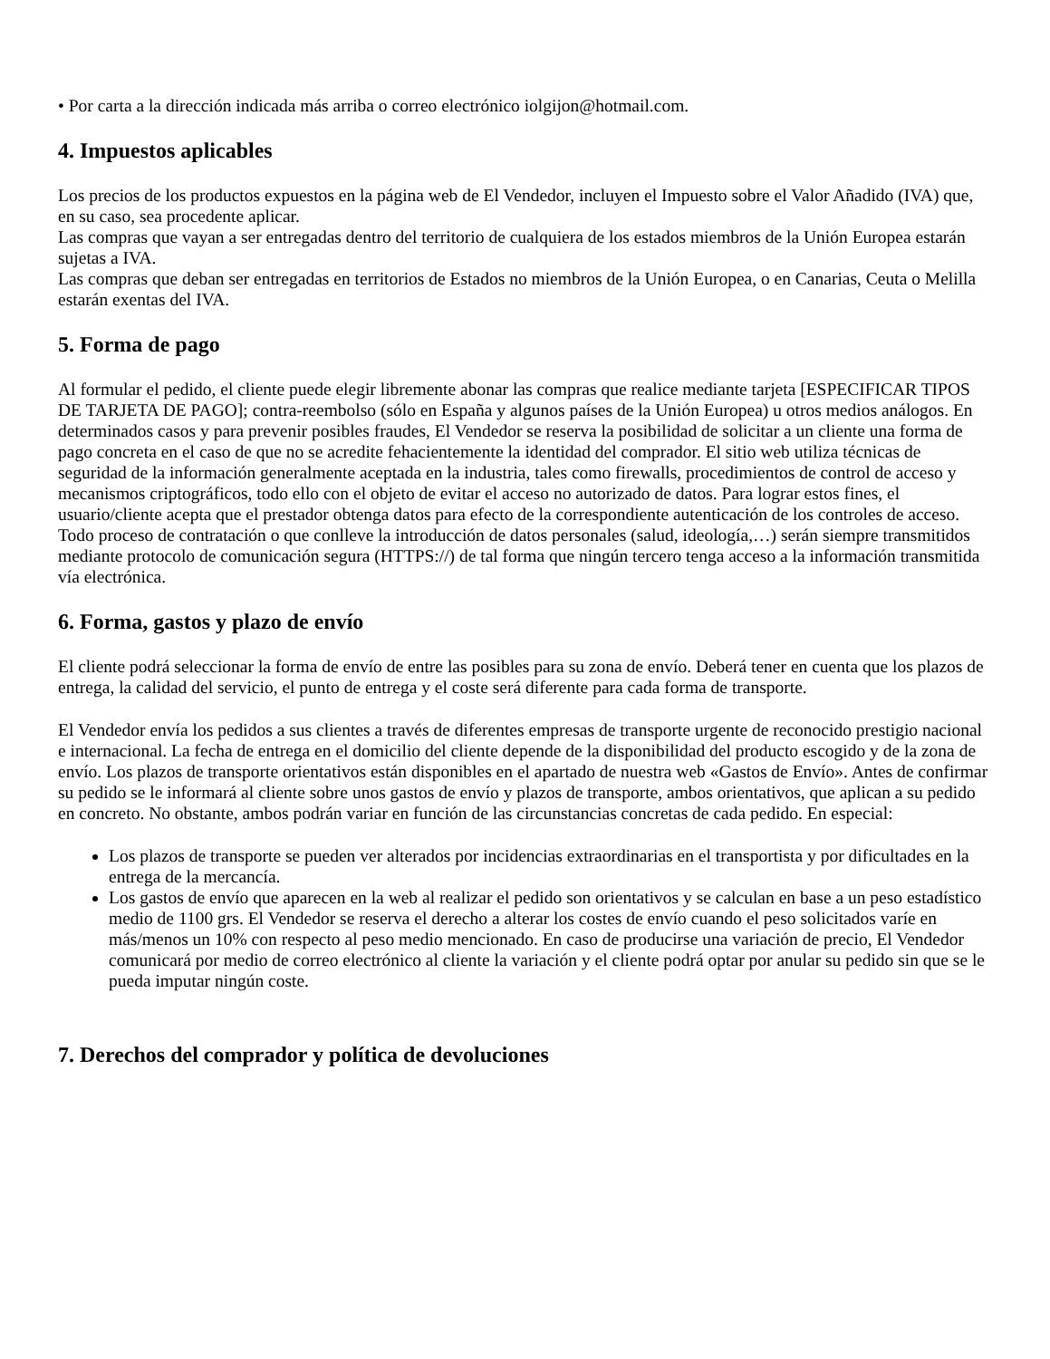• Por carta a la dirección indicada más arriba o correo electrónico iolgijon@hotmail.com.
4. Impuestos aplicables
Los precios de los productos expuestos en la página web de El Vendedor, incluyen el Impuesto sobre el Valor Añadido (IVA) que, en su caso, sea procedente aplicar.
Las compras que vayan a ser entregadas dentro del territorio de cualquiera de los estados miembros de la Unión Europea estarán sujetas a IVA.
Las compras que deban ser entregadas en territorios de Estados no miembros de la Unión Europea, o en Canarias, Ceuta o Melilla estarán exentas del IVA.
5. Forma de pago
Al formular el pedido, el cliente puede elegir libremente abonar las compras que realice mediante tarjeta [ESPECIFICAR TIPOS DE TARJETA DE PAGO]; contra-reembolso (sólo en España y algunos países de la Unión Europea) u otros medios análogos. En determinados casos y para prevenir posibles fraudes, El Vendedor se reserva la posibilidad de solicitar a un cliente una forma de pago concreta en el caso de que no se acredite fehacientemente la identidad del comprador. El sitio web utiliza técnicas de seguridad de la información generalmente aceptada en la industria, tales como firewalls, procedimientos de control de acceso y mecanismos criptográficos, todo ello con el objeto de evitar el acceso no autorizado de datos. Para lograr estos fines, el usuario/cliente acepta que el prestador obtenga datos para efecto de la correspondiente autenticación de los controles de acceso. Todo proceso de contratación o que conlleve la introducción de datos personales (salud, ideología,…) serán siempre transmitidos mediante protocolo de comunicación segura (HTTPS://) de tal forma que ningún tercero tenga acceso a la información transmitida vía electrónica.
6. Forma, gastos y plazo de envío
El cliente podrá seleccionar la forma de envío de entre las posibles para su zona de envío. Deberá tener en cuenta que los plazos de entrega, la calidad del servicio, el punto de entrega y el coste será diferente para cada forma de transporte.
El Vendedor envía los pedidos a sus clientes a través de diferentes empresas de transporte urgente de reconocido prestigio nacional e internacional. La fecha de entrega en el domicilio del cliente depende de la disponibilidad del producto escogido y de la zona de envío. Los plazos de transporte orientativos están disponibles en el apartado de nuestra web «Gastos de Envío». Antes de confirmar su pedido se le informará al cliente sobre unos gastos de envío y plazos de transporte, ambos orientativos, que aplican a su pedido en concreto. No obstante, ambos podrán variar en función de las circunstancias concretas de cada pedido. En especial:
Los plazos de transporte se pueden ver alterados por incidencias extraordinarias en el transportista y por dificultades en la entrega de la mercancía.
Los gastos de envío que aparecen en la web al realizar el pedido son orientativos y se calculan en base a un peso estadístico medio de 1100 grs. El Vendedor se reserva el derecho a alterar los costes de envío cuando el peso solicitados varíe en más/menos un 10% con respecto al peso medio mencionado. En caso de producirse una variación de precio, El Vendedor comunicará por medio de correo electrónico al cliente la variación y el cliente podrá optar por anular su pedido sin que se le pueda imputar ningún coste.
7. Derechos del comprador y política de devoluciones